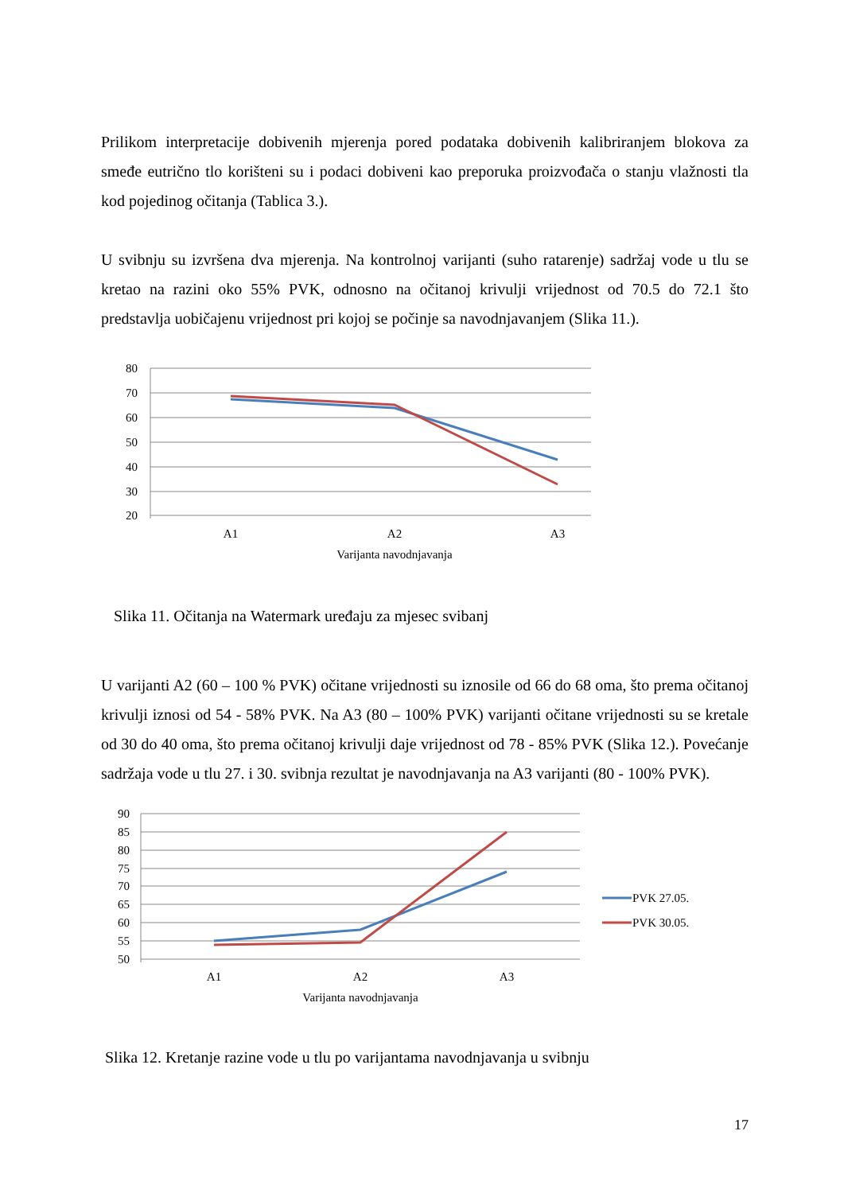Prilikom interpretacije dobivenih mjerenja pored podataka dobivenih kalibriranjem blokova za smeđe eutrično tlo korišteni su i podaci dobiveni kao preporuka proizvođača o stanju vlažnosti tla kod pojedinog očitanja (Tablica 3.).
U svibnju su izvršena dva mjerenja. Na kontrolnoj varijanti (suho ratarenje) sadržaj vode u tlu se kretao na razini oko 55% PVK, odnosno na očitanoj krivulji vrijednost od 70.5 do 72.1 što predstavlja uobičajenu vrijednost pri kojoj se počinje sa navodnjavanjem (Slika 11.).
80
70
60
50
40
30
20
A1
A2
A3
Varijanta navodnjavanja
Slika 11. Očitanja na Watermark uređaju za mjesec svibanj
U varijanti A2 (60 – 100 % PVK) očitane vrijednosti su iznosile od 66 do 68 oma, što prema očitanoj krivulji iznosi od 54 - 58% PVK. Na A3 (80 – 100% PVK) varijanti očitane vrijednosti su se kretale od 30 do 40 oma, što prema očitanoj krivulji daje vrijednost od 78 - 85% PVK (Slika 12.). Povećanje sadržaja vode u tlu 27. i 30. svibnja rezultat je navodnjavanja na A3 varijanti (80 - 100% PVK).
90
85
80
75
70
65
60
55
50
A1
A2
A3
Varijanta navodnjavanja
PVK 27.05.
PVK 30.05.
Slika 12. Kretanje razine vode u tlu po varijantama navodnjavanja u svibnju
17